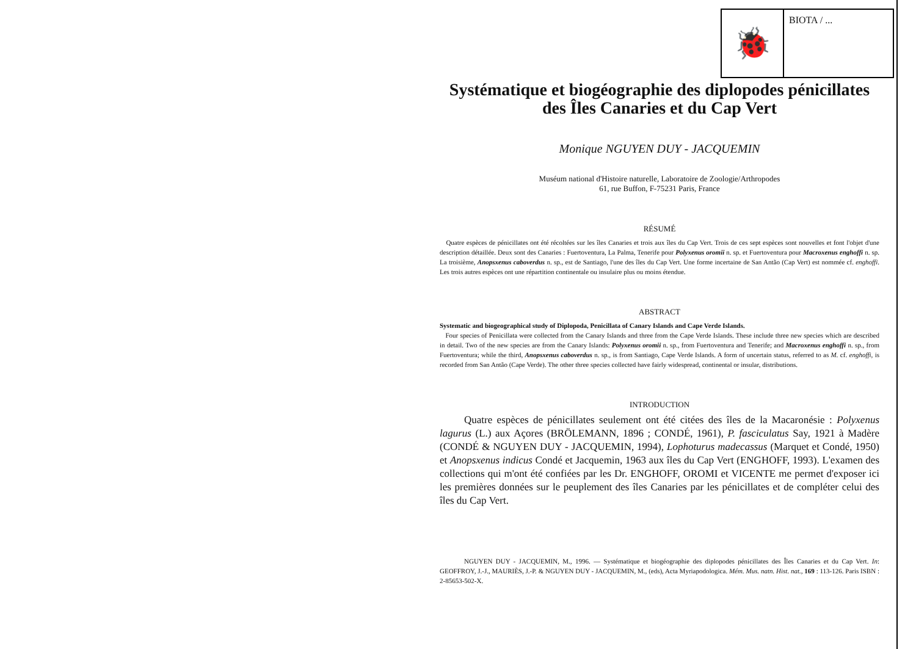🐞
BIOTA / ...
Systématique et biogéographie des diplopodes pénicillates des Îles Canaries et du Cap Vert
Monique NGUYEN DUY - JACQUEMIN
Muséum national d'Histoire naturelle, Laboratoire de Zoologie/Arthropodes
61, rue Buffon, F-75231 Paris, France
RÉSUMÉ
Quatre espèces de pénicillates ont été récoltées sur les îles Canaries et trois aux îles du Cap Vert. Trois de ces sept espèces sont nouvelles et font l'objet d'une description détaillée. Deux sont des Canaries : Fuertoventura, La Palma, Tenerife pour Polyxenus oromii n. sp. et Fuertoventura pour Macroxenus enghoffi n. sp. La troisième, Anopsxenus caboverdus n. sp., est de Santiago, l'une des îles du Cap Vert. Une forme incertaine de San Antão (Cap Vert) est nommée cf. enghoffi. Les trois autres espèces ont une répartition continentale ou insulaire plus ou moins étendue.
ABSTRACT
Systematic and biogeographical study of Diplopoda, Penicillata of Canary Islands and Cape Verde Islands.
Four species of Penicillata were collected from the Canary Islands and three from the Cape Verde Islands. These include three new species which are described in detail. Two of the new species are from the Canary Islands: Polyxenus oromii n. sp., from Fuertoventura and Tenerife; and Macroxenus enghoffi n. sp., from Fuertoventura; while the third, Anopsxenus caboverdus n. sp., is from Santiago, Cape Verde Islands. A form of uncertain status, referred to as M. cf. enghoffi, is recorded from San Antão (Cape Verde). The other three species collected have fairly widespread, continental or insular, distributions.
INTRODUCTION
Quatre espèces de pénicillates seulement ont été citées des îles de la Macaronésie : Polyxenus lagurus (L.) aux Açores (BRÖLEMANN, 1896 ; CONDÉ, 1961), P. fasciculatus Say, 1921 à Madère (CONDÉ & NGUYEN DUY - JACQUEMIN, 1994), Lophoturus madecassus (Marquet et Condé, 1950) et Anopsxenus indicus Condé et Jacquemin, 1963 aux îles du Cap Vert (ENGHOFF, 1993). L'examen des collections qui m'ont été confiées par les Dr. ENGHOFF, OROMI et VICENTE me permet d'exposer ici les premières données sur le peuplement des îles Canaries par les pénicillates et de compléter celui des îles du Cap Vert.
NGUYEN DUY - JACQUEMIN, M., 1996. — Systématique et biogéographie des diplopodes pénicillates des Îles Canaries et du Cap Vert. In: GEOFFROY, J.-J., MAURIÈS, J.-P. & NGUYEN DUY - JACQUEMIN, M., (eds), Acta Myriapodologica. Mém. Mus. natn. Hist. nat., 169 : 113-126. Paris ISBN : 2-85653-502-X.